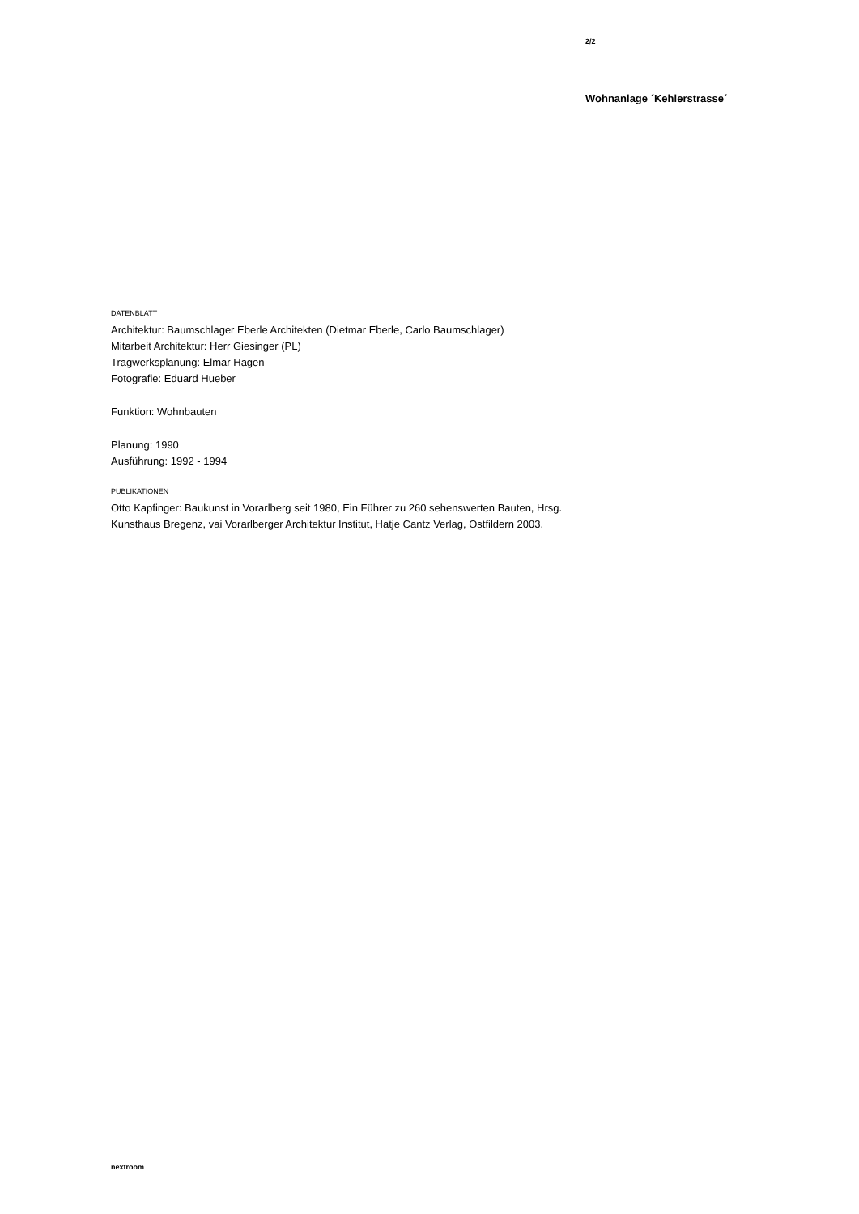2/2
Wohnanlage ´Kehlerstrasse´
DATENBLATT
Architektur: Baumschlager Eberle Architekten (Dietmar Eberle, Carlo Baumschlager)
Mitarbeit Architektur: Herr Giesinger (PL)
Tragwerksplanung: Elmar Hagen
Fotografie: Eduard Hueber
Funktion: Wohnbauten
Planung: 1990
Ausführung: 1992 - 1994
PUBLIKATIONEN
Otto Kapfinger: Baukunst in Vorarlberg seit 1980, Ein Führer zu 260 sehenswerten Bauten, Hrsg. Kunsthaus Bregenz, vai Vorarlberger Architektur Institut, Hatje Cantz Verlag, Ostfildern 2003.
nextroom